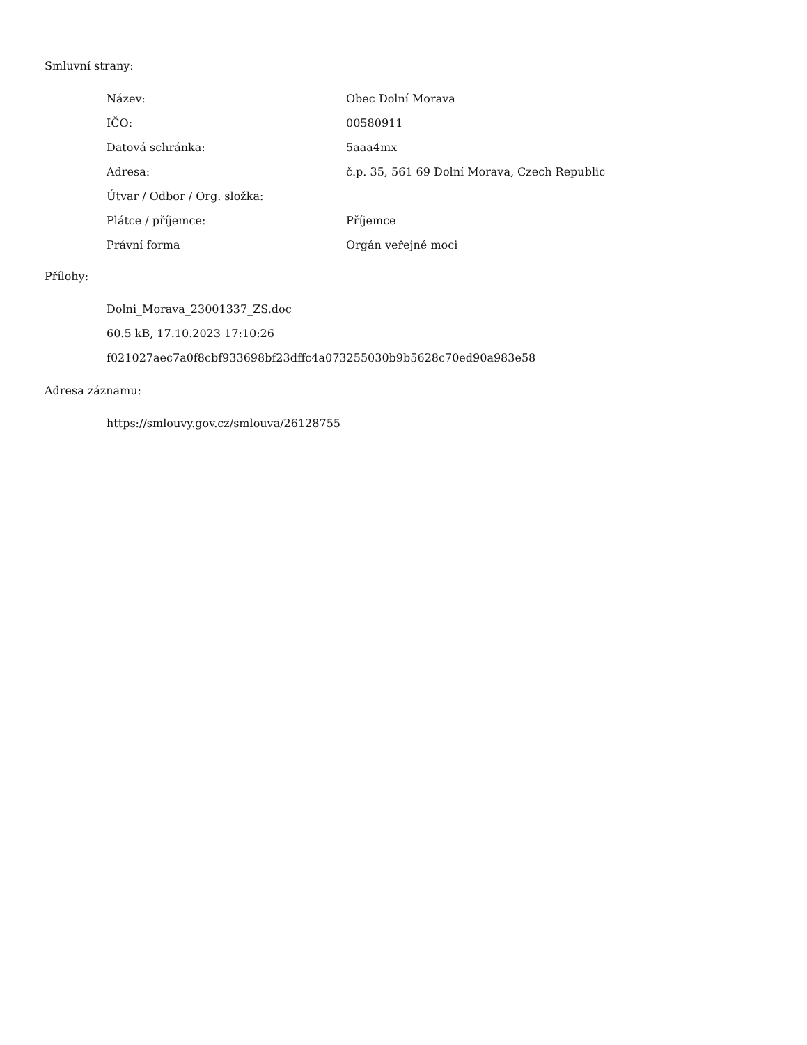Smluvní strany:
| Název: | Obec Dolní Morava |
| IČO: | 00580911 |
| Datová schránka: | 5aaa4mx |
| Adresa: | č.p. 35, 561 69 Dolní Morava, Czech Republic |
| Útvar / Odbor / Org. složka: | |
| Plátce / příjemce: | Příjemce |
| Právní forma | Orgán veřejné moci |
Přílohy:
Dolni_Morava_23001337_ZS.doc
60.5 kB, 17.10.2023 17:10:26
f021027aec7a0f8cbf933698bf23dffc4a073255030b9b5628c70ed90a983e58
Adresa záznamu:
https://smlouvy.gov.cz/smlouva/26128755